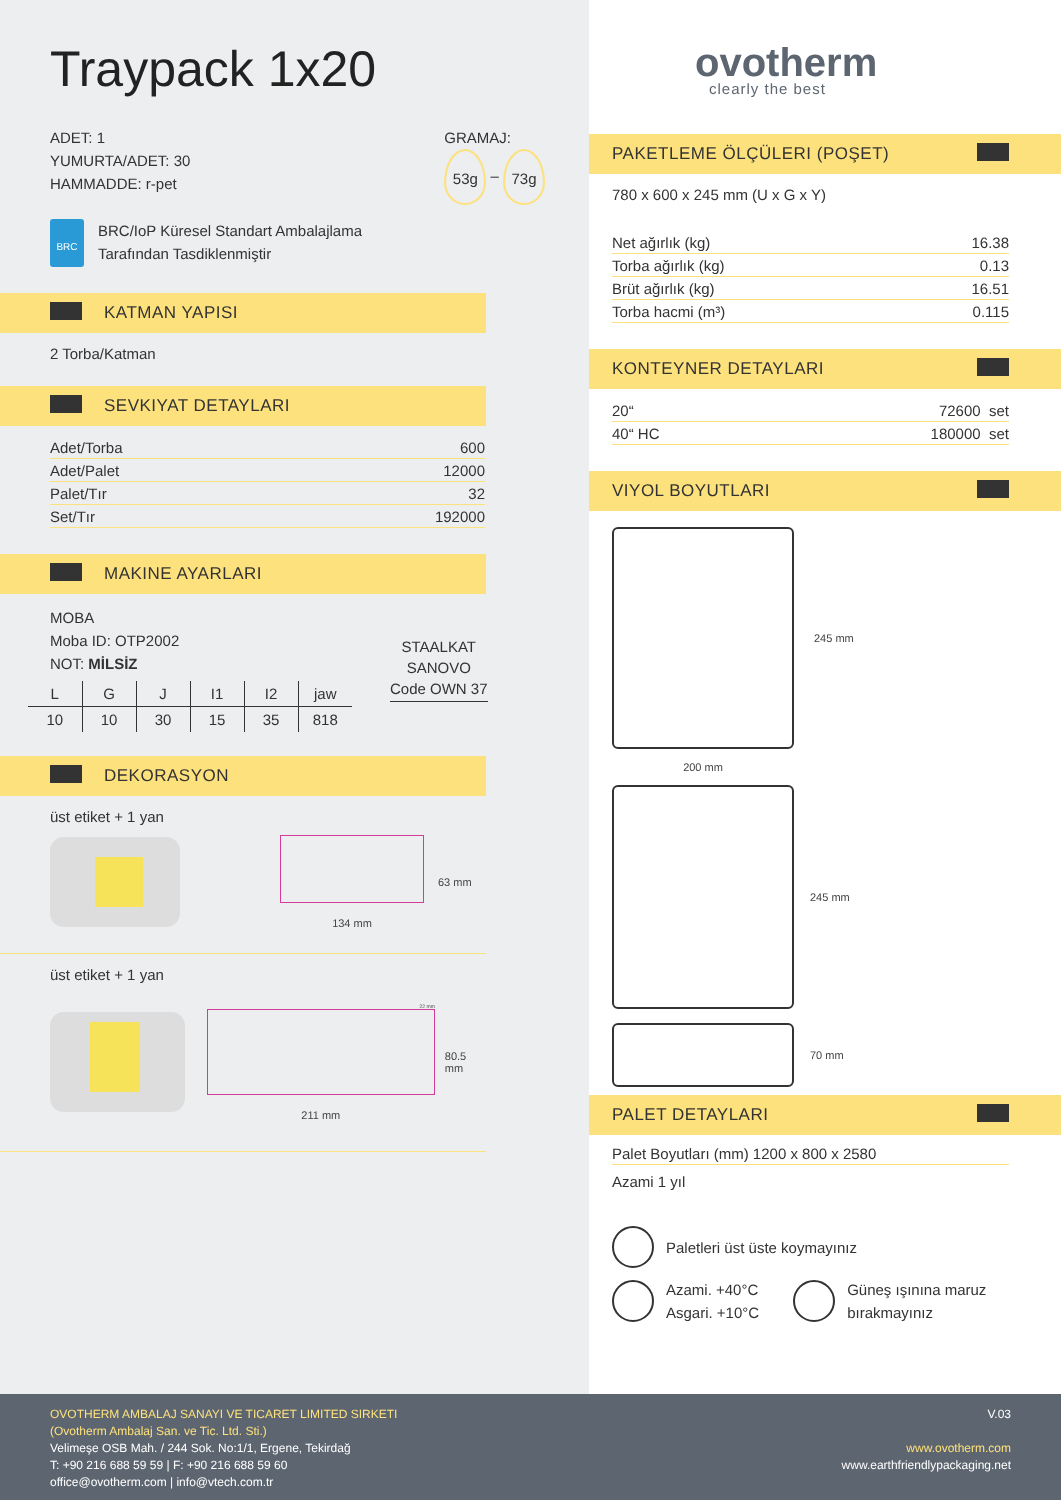Traypack 1x20
ADET: 1
YUMURTA/ADET: 30
HAMMADDE: r-pet
GRAMAJ:
53g – 73g
BRC
BRC/IoP Küresel Standart Ambalajlama
Tarafından Tasdiklenmiştir
KATMAN YAPISI
2 Torba/Katman
SEVKIYAT DETAYLARI
| Adet/Torba | 600 |
| Adet/Palet | 12000 |
| Palet/Tır | 32 |
| Set/Tır | 192000 |
MAKINE AYARLARI
MOBA
Moba ID: OTP2002
NOT: MİLSİZ
| L | G | J | I1 | I2 | jaw |
| --- | --- | --- | --- | --- | --- |
| 10 | 10 | 30 | 15 | 35 | 818 |
STAALKAT
SANOVO
Code OWN 37
DEKORASYON
üst etiket + 1 yan
134 mm
63 mm
üst etiket + 1 yan
22 mm
211 mm
80.5 mm
ovotherm
clearly the best
PAKETLEME ÖLÇÜLERI (POŞET)
780 x 600 x 245 mm (U x G x Y)
| Net ağırlık (kg) | 16.38 |
| Torba ağırlık (kg) | 0.13 |
| Brüt ağırlık (kg) | 16.51 |
| Torba hacmi (m³) | 0.115 |
KONTEYNER DETAYLARI
| 20“ | 72600 set |
| 40“ HC | 180000 set |
VIYOL BOYUTLARI
245 mm
200 mm
245 mm
70 mm
PALET DETAYLARI
Palet Boyutları (mm) 1200 x 800 x 2580
Azami 1 yıl
Paletleri üst üste koymayınız
Azami. +40°C
Asgari. +10°C Güneş ışınına maruz
bırakmayınız
OVOTHERM AMBALAJ SANAYI VE TICARET LIMITED SIRKETI
(Ovotherm Ambalaj San. ve Tic. Ltd. Sti.)
Velimeşe OSB Mah. / 244 Sok. No:1/1, Ergene, Tekirdağ
T: +90 216 688 59 59 | F: +90 216 688 59 60
office@ovotherm.com | info@vtech.com.tr
V.03
www.ovotherm.com
www.earthfriendlypackaging.net